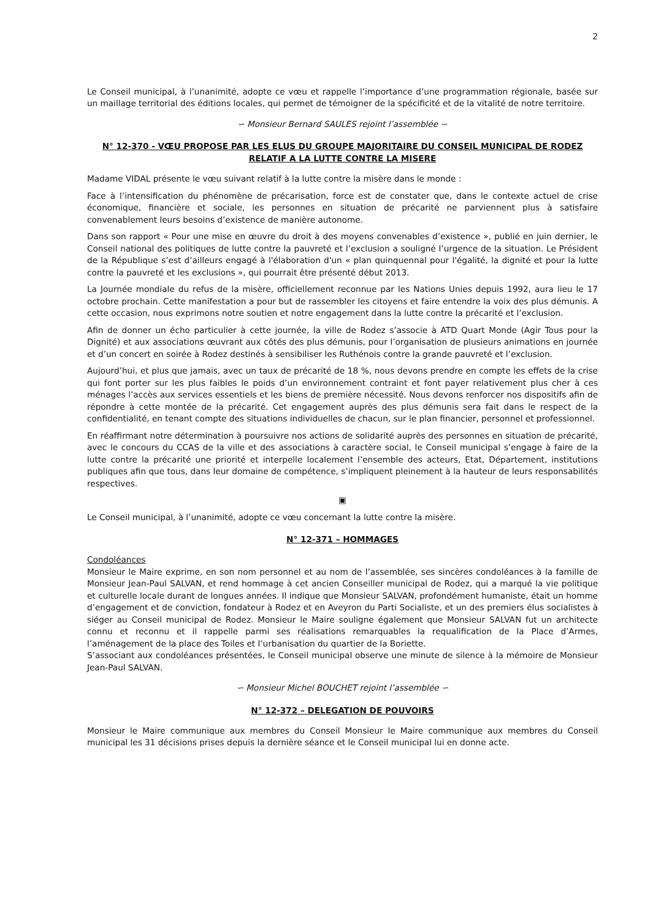2
Le Conseil municipal, à l’unanimité, adopte ce vœu et rappelle l’importance d’une programmation régionale, basée sur un maillage territorial des éditions locales, qui permet de témoigner de la spécificité et de la vitalité de notre territoire.
∽ Monsieur Bernard SAULES rejoint l’assemblée ∽
N° 12-370 - VŒU PROPOSE PAR LES ELUS DU GROUPE MAJORITAIRE DU CONSEIL MUNICIPAL DE RODEZ RELATIF A LA LUTTE CONTRE LA MISERE
Madame VIDAL présente le vœu suivant relatif à la lutte contre la misère dans le monde :
Face à l’intensification du phénomène de précarisation, force est de constater que, dans le contexte actuel de crise économique, financière et sociale, les personnes en situation de précarité ne parviennent plus à satisfaire convenablement leurs besoins d’existence de manière autonome.
Dans son rapport « Pour une mise en œuvre du droit à des moyens convenables d’existence », publié en juin dernier, le Conseil national des politiques de lutte contre la pauvreté et l’exclusion a souligné l’urgence de la situation. Le Président de la République s’est d’ailleurs engagé à l'élaboration d'un « plan quinquennal pour l'égalité, la dignité et pour la lutte contre la pauvreté et les exclusions », qui pourrait être présenté début 2013.
La Journée mondiale du refus de la misère, officiellement reconnue par les Nations Unies depuis 1992, aura lieu le 17 octobre prochain. Cette manifestation a pour but de rassembler les citoyens et faire entendre la voix des plus démunis. A cette occasion, nous exprimons notre soutien et notre engagement dans la lutte contre la précarité et l’exclusion.
Afin de donner un écho particulier à cette journée, la ville de Rodez s’associe à ATD Quart Monde (Agir Tous pour la Dignité) et aux associations œuvrant aux côtés des plus démunis, pour l’organisation de plusieurs animations en journée et d’un concert en soirée à Rodez destinés à sensibiliser les Ruthénois contre la grande pauvreté et l’exclusion.
Aujourd’hui, et plus que jamais, avec un taux de précarité de 18 %, nous devons prendre en compte les effets de la crise qui font porter sur les plus faibles le poids d’un environnement contraint et font payer relativement plus cher à ces ménages l’accès aux services essentiels et les biens de première nécessité. Nous devons renforcer nos dispositifs afin de répondre à cette montée de la précarité. Cet engagement auprès des plus démunis sera fait dans le respect de la confidentialité, en tenant compte des situations individuelles de chacun, sur le plan financier, personnel et professionnel.
En réaffirmant notre détermination à poursuivre nos actions de solidarité auprès des personnes en situation de précarité, avec le concours du CCAS de la ville et des associations à caractère social, le Conseil municipal s’engage à faire de la lutte contre la précarité une priorité et interpelle localement l’ensemble des acteurs, Etat, Département, institutions publiques afin que tous, dans leur domaine de compétence, s’impliquent pleinement à la hauteur de leurs responsabilités respectives.
▣
Le Conseil municipal, à l’unanimité, adopte ce vœu concernant la lutte contre la misère.
N° 12-371 – HOMMAGES
Condoléances
Monsieur le Maire exprime, en son nom personnel et au nom de l’assemblée, ses sincères condoléances à la famille de Monsieur Jean-Paul SALVAN, et rend hommage à cet ancien Conseiller municipal de Rodez, qui a marqué la vie politique et culturelle locale durant de longues années. Il indique que Monsieur SALVAN, profondément humaniste, était un homme d’engagement et de conviction, fondateur à Rodez et en Aveyron du Parti Socialiste, et un des premiers élus socialistes à siéger au Conseil municipal de Rodez. Monsieur le Maire souligne également que Monsieur SALVAN fut un architecte connu et reconnu et il rappelle parmi ses réalisations remarquables la requalification de la Place d’Armes, l’aménagement de la place des Toiles et l’urbanisation du quartier de la Boriette.
S’associant aux condoléances présentées, le Conseil municipal observe une minute de silence à la mémoire de Monsieur Jean-Paul SALVAN.
∽ Monsieur Michel BOUCHET rejoint l’assemblée ∽
N° 12-372 – DELEGATION DE POUVOIRS
Monsieur le Maire communique aux membres du Conseil Monsieur le Maire communique aux membres du Conseil municipal les 31 décisions prises depuis la dernière séance et le Conseil municipal lui en donne acte.